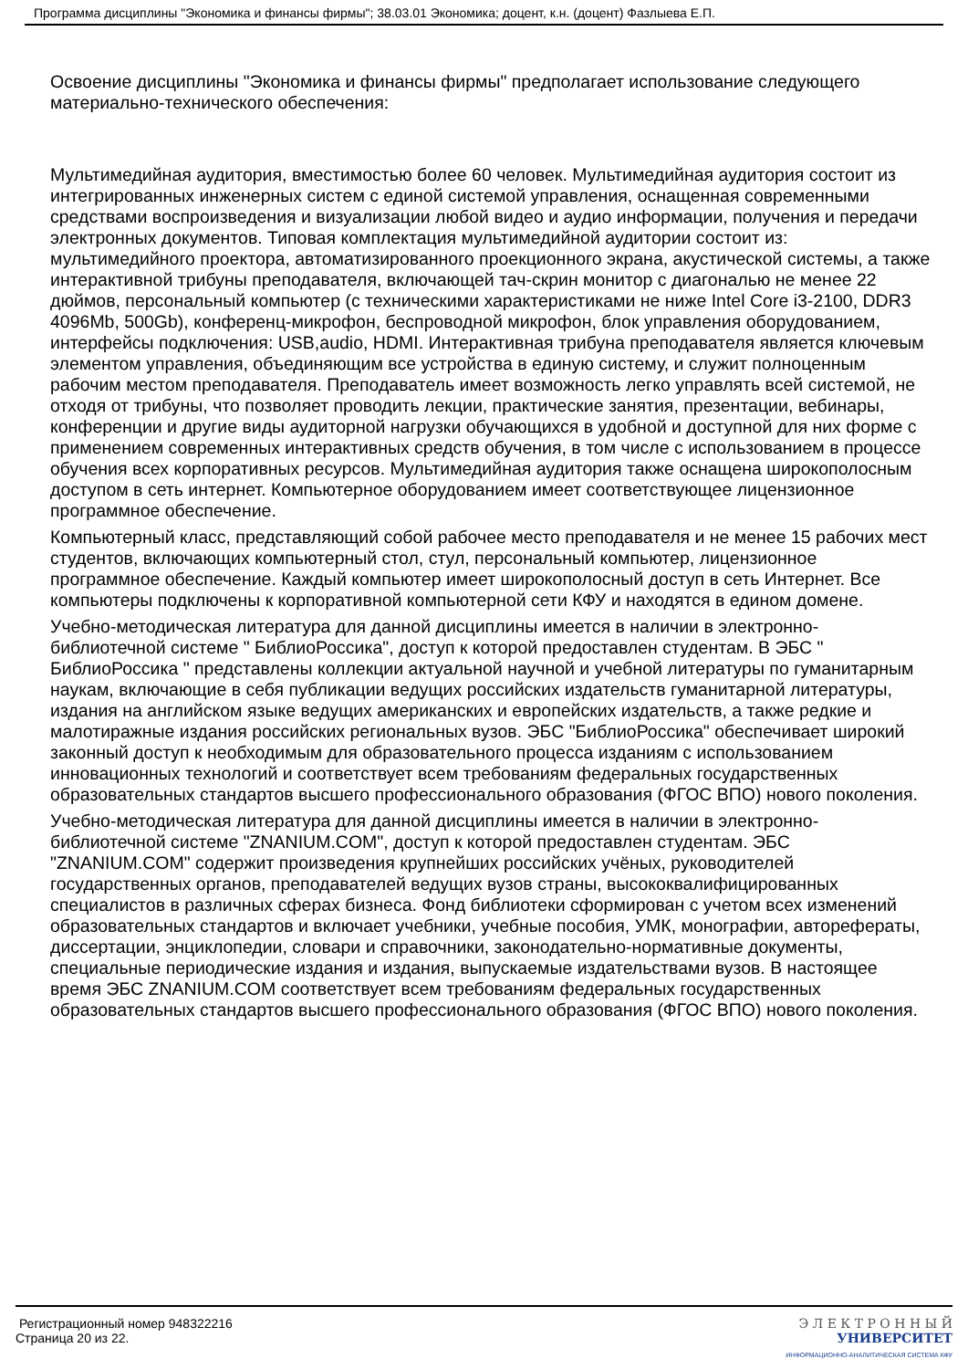Программа дисциплины "Экономика и финансы фирмы"; 38.03.01 Экономика; доцент, к.н. (доцент) Фазлыева Е.П.
Освоение дисциплины "Экономика и финансы фирмы" предполагает использование следующего материально-технического обеспечения:
Мультимедийная аудитория, вместимостью более 60 человек. Мультимедийная аудитория состоит из интегрированных инженерных систем с единой системой управления, оснащенная современными средствами воспроизведения и визуализации любой видео и аудио информации, получения и передачи электронных документов. Типовая комплектация мультимедийной аудитории состоит из: мультимедийного проектора, автоматизированного проекционного экрана, акустической системы, а также интерактивной трибуны преподавателя, включающей тач-скрин монитор с диагональю не менее 22 дюймов, персональный компьютер (с техническими характеристиками не ниже Intel Core i3-2100, DDR3 4096Mb, 500Gb), конференц-микрофон, беспроводной микрофон, блок управления оборудованием, интерфейсы подключения: USB,audio, HDMI. Интерактивная трибуна преподавателя является ключевым элементом управления, объединяющим все устройства в единую систему, и служит полноценным рабочим местом преподавателя. Преподаватель имеет возможность легко управлять всей системой, не отходя от трибуны, что позволяет проводить лекции, практические занятия, презентации, вебинары, конференции и другие виды аудиторной нагрузки обучающихся в удобной и доступной для них форме с применением современных интерактивных средств обучения, в том числе с использованием в процессе обучения всех корпоративных ресурсов. Мультимедийная аудитория также оснащена широкополосным доступом в сеть интернет. Компьютерное оборудованием имеет соответствующее лицензионное программное обеспечение.
Компьютерный класс, представляющий собой рабочее место преподавателя и не менее 15 рабочих мест студентов, включающих компьютерный стол, стул, персональный компьютер, лицензионное программное обеспечение. Каждый компьютер имеет широкополосный доступ в сеть Интернет. Все компьютеры подключены к корпоративной компьютерной сети КФУ и находятся в едином домене.
Учебно-методическая литература для данной дисциплины имеется в наличии в электронно-библиотечной системе " БиблиоРоссика", доступ к которой предоставлен студентам. В ЭБС " БиблиоРоссика " представлены коллекции актуальной научной и учебной литературы по гуманитарным наукам, включающие в себя публикации ведущих российских издательств гуманитарной литературы, издания на английском языке ведущих американских и европейских издательств, а также редкие и малотиражные издания российских региональных вузов. ЭБС "БиблиоРоссика" обеспечивает широкий законный доступ к необходимым для образовательного процесса изданиям с использованием инновационных технологий и соответствует всем требованиям федеральных государственных образовательных стандартов высшего профессионального образования (ФГОС ВПО) нового поколения.
Учебно-методическая литература для данной дисциплины имеется в наличии в электронно-библиотечной системе "ZNANIUM.COM", доступ к которой предоставлен студентам. ЭБС "ZNANIUM.COM" содержит произведения крупнейших российских учёных, руководителей государственных органов, преподавателей ведущих вузов страны, высококвалифицированных специалистов в различных сферах бизнеса. Фонд библиотеки сформирован с учетом всех изменений образовательных стандартов и включает учебники, учебные пособия, УМК, монографии, авторефераты, диссертации, энциклопедии, словари и справочники, законодательно-нормативные документы, специальные периодические издания и издания, выпускаемые издательствами вузов. В настоящее время ЭБС ZNANIUM.COM соответствует всем требованиям федеральных государственных образовательных стандартов высшего профессионального образования (ФГОС ВПО) нового поколения.
Регистрационный номер 948322216
Страница 20 из 22.
Э Л Е К Т Р О Н Н Ы Й
УНИВЕРСИТЕТ
ИНФОРМАЦИОННО-АНАЛИТИЧЕСКАЯ СИСТЕМА КФУ